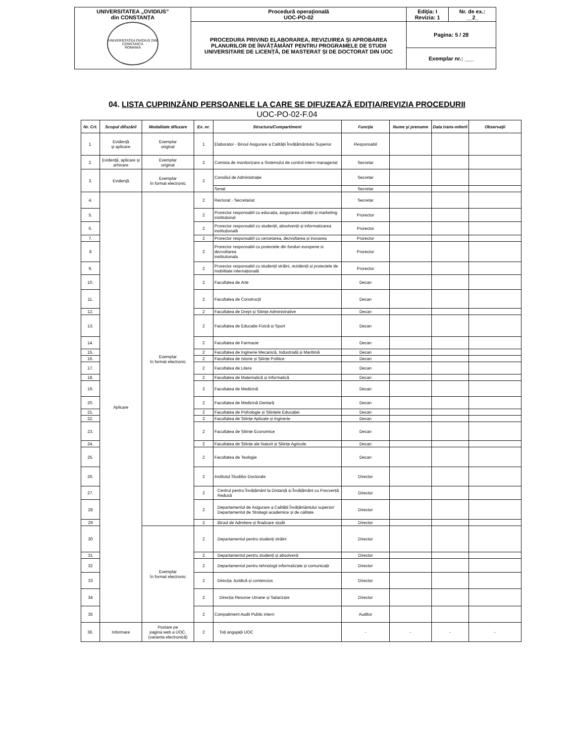| UNIVERSITATEA „OVIDIUS” din CONSTANȚA UNIVERSITATEA OVIDIUS DIN CONSTANȚA ROMANIA | Procedură operaţională UOC-PO-02 | Ediţia: I Revizia: 1 | Nr. de ex.: __2_ |
| | PROCEDURA PRIVIND ELABORAREA, REVIZUIREA ȘI APROBAREA PLANURILOR DE ÎNVĂȚĂMÂNT PENTRU PROGRAMELE DE STUDII UNIVERSITARE DE LICENȚĂ, DE MASTERAT ȘI DE DOCTORAT DIN UOC | Pagina: 5 / 28 | |
| | | Exemplar nr.: ___ | |
04. LISTA CUPRINZÂND PERSOANELE LA CARE SE DIFUZEAZĂ EDIŢIA/REVIZIA PROCEDURII
UOC-PO-02-F.04
| Nr. Crt. | Scopul difuzării | Modalitate difuzare | Ex. nr. | Structura/Compartiment | Funcţia | Nume şi prenume | Data trans-miterii | Observaţii |
| --- | --- | --- | --- | --- | --- | --- | --- | --- |
| 1. | Evidenţă şi aplicare | Exemplar original | 1 | Elaborator - Biroul Asigurare a Calității Învățământului Superior | Responsabil | | | |
| 2. | Evidenţă, aplicare şi arhivare | Exemplar original | 2 | Comisia de monitorizare a Sistemului de control intern managerial | Secretar | | | |
| 3. | Evidenţă | Exemplar în format electronic | 2 | Consiliul de Administraţie | Secretar | | | |
| | | | | Senat | Secretar | | | |
| 4. | Aplicare | Exemplar în format electronic | 2 | Rectorat - Secretariat | Secretar | | | |
| 5. | | | 2 | Prorector responsabil cu educația, asigurarea calității și marketing instituțional | Prorector | | | |
| 6. | | | 2 | Prorector responsabil cu studenții, absolvenții și informatizarea instituțională | Prorector | | | |
| 7. | | | 2 | Prorector responsabil cu cercetarea, dezvoltarea și inovarea | Prorector | | | |
| 8 | | | 2 | Prorector responsabil cu proiectele din fonduri europene si dezvoltarea institutionala | Prorector | | | |
| 9. | | | 2 | Prorector responsabil cu studenții străini, rezidenții și proiectele de mobilitate internațională | Prorector | | | |
| 10. | | | 2 | Facultatea de Arte | Decan | | | |
| 11. | | | 2 | Facultatea de Construcţii | Decan | | | |
| 12. | | | 2 | Facultatea de Drept și Științe Administrative | Decan | | | |
| 13. | | | 2 | Facultatea de Educație Fizică și Sport | Decan | | | |
| 14. | | | 2 | Facultatea de Farmacie | Decan | | | |
| 15. | | | 2 | Facultatea de Inginerie Mecanică, Industrială și Maritimă | Decan | | | |
| 16. | | | 2 | Facultatea de Istorie și Științe Politice | Decan | | | |
| 17. | | | 2 | Facultatea de Litere | Decan | | | |
| 18. | | | 2 | Facultatea de Matematică și Informatică | Decan | | | |
| 19. | | | 2 | Facultatea de Medicină | Decan | | | |
| 20. | | | 2 | Facultatea de Medicină Dentară | Decan | | | |
| 21. | | | 2 | Facultatea de Psihologie și Științele Educației | Decan | | | |
| 22. | | | 2 | Facultatea de Științe Aplicate și Inginerie | Decan | | | |
| 23. | | | 2 | Facultatea de Științe Economice | Decan | | | |
| 24. | | | 2 | Facultatea de Științe ale Naturii și Științe Agricole | Decan | | | |
| 25. | | | 2 | Facultatea de Teologie | Decan | | | |
| 26. | | | 2 | Institutul Studiilor Doctorale | Director | | | |
| 27. | | | 2 | Centrul pentru Învățământ la Distanță și Învățământ cu Frecvență Redusă | Director | | | |
| 28 | | | 2 | Departamentul de Asigurare a Calității Învățământului superior/ Departamentul de Strategii academice și de calitate | Director | | | |
| 29 | | | 2 | Biroul de Admitere și finalizare studii | Director | | | |
| 30 | | Exemplar în format electronic | 2 | Departamentul pentru studenți străini | Director | | | |
| 31 | | | 2 | Departamentul pentru studenți și absolvenți | Director | | | |
| 32 | | | 2 | Departamentul pentru tehnologii informatizate și comunicații | Director | | | |
| 33 | | | 2 | Direcția Juridică și contencios | Director | | | |
| 34 | | | 2 | Direcția Resurse Umane și Salarizare | Director | | | |
| 35 | | | 2 | Compatiment Audit Public intern | Auditor | | | |
| 36. | Informare | Postare pe pagina web a UOC, (varianta electronică) | 2 | Toți angajații UOC | - | - | - | - |